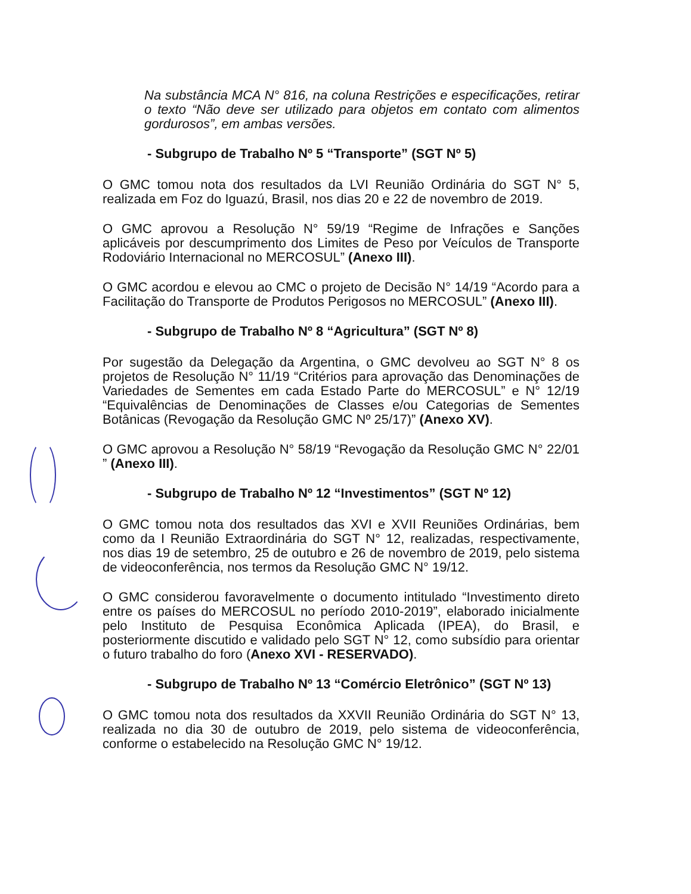Na substância MCA N° 816, na coluna Restrições e especificações, retirar o texto “Não deve ser utilizado para objetos em contato com alimentos gordurosos”, em ambas versões.
- Subgrupo de Trabalho Nº 5 “Transporte” (SGT Nº 5)
O GMC tomou nota dos resultados da LVI Reunião Ordinária do SGT N° 5, realizada em Foz do Iguazú, Brasil, nos dias 20 e 22 de novembro de 2019.
O GMC aprovou a Resolução N° 59/19 “Regime de Infrações e Sanções aplicáveis por descumprimento dos Limites de Peso por Veículos de Transporte Rodoviário Internacional no MERCOSUL” (Anexo III).
O GMC acordou e elevou ao CMC o projeto de Decisão N° 14/19 “Acordo para a Facilitação do Transporte de Produtos Perigosos no MERCOSUL” (Anexo III).
- Subgrupo de Trabalho Nº 8 “Agricultura” (SGT Nº 8)
Por sugestão da Delegação da Argentina, o GMC devolveu ao SGT N° 8 os projetos de Resolução N° 11/19 “Critérios para aprovação das Denominações de Variedades de Sementes em cada Estado Parte do MERCOSUL” e N° 12/19 “Equivalências de Denominações de Classes e/ou Categorias de Sementes Botânicas (Revogação da Resolução GMC Nº 25/17)” (Anexo XV).
O GMC aprovou a Resolução N° 58/19 “Revogação da Resolução GMC N° 22/01 ” (Anexo III).
- Subgrupo de Trabalho Nº 12 “Investimentos” (SGT Nº 12)
O GMC tomou nota dos resultados das XVI e XVII Reuniões Ordinárias, bem como da I Reunião Extraordinária do SGT N° 12, realizadas, respectivamente, nos dias 19 de setembro, 25 de outubro e 26 de novembro de 2019, pelo sistema de videoconferência, nos termos da Resolução GMC N° 19/12.
O GMC considerou favoravelmente o documento intitulado “Investimento direto entre os países do MERCOSUL no período 2010-2019”, elaborado inicialmente pelo Instituto de Pesquisa Econômica Aplicada (IPEA), do Brasil, e posteriormente discutido e validado pelo SGT N° 12, como subsídio para orientar o futuro trabalho do foro (Anexo XVI - RESERVADO).
- Subgrupo de Trabalho Nº 13 “Comércio Eletrônico” (SGT Nº 13)
O GMC tomou nota dos resultados da XXVII Reunião Ordinária do SGT N° 13, realizada no dia 30 de outubro de 2019, pelo sistema de videoconferência, conforme o estabelecido na Resolução GMC N° 19/12.